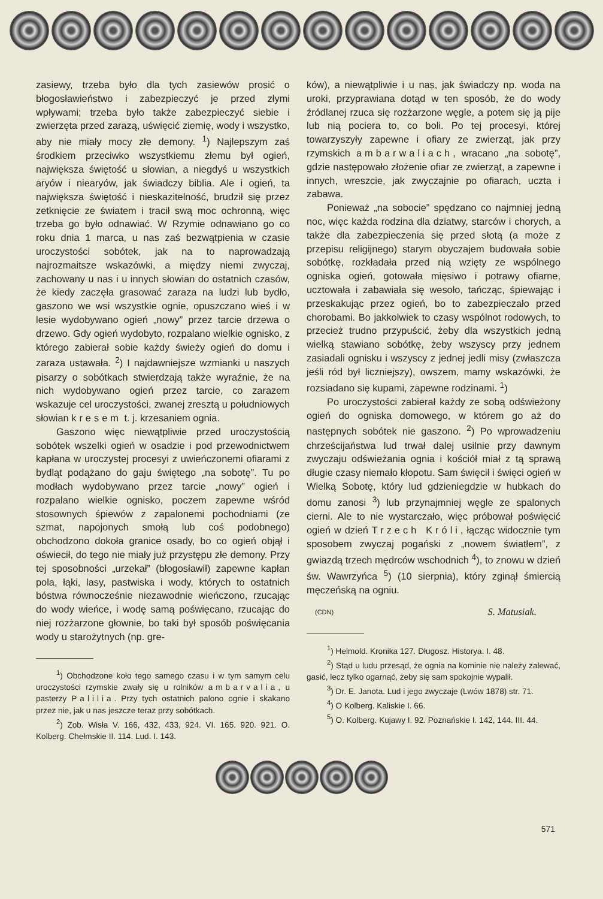zasiewy, trzeba było dla tych zasiewów prosić o błogosławieństwo i zabezpieczyć je przed złymi wpływami; trzeba było także zabezpieczyć siebie i zwierzęta przed zarazą, uświęcić ziemię, wody i wszystko, aby nie miały mocy złe demony. <sup>1</sup>) Najlepszym zaś środkiem przeciwko wszystkiemu złemu był ogień, największa świętość u słowian, a niegdyś u wszystkich aryów i niearyów, jak świadczy biblia. Ale i ogień, ta największa świętość i nieskazitelność, brudził się przez zetknięcie ze światem i tracił swą moc ochronną, więc trzeba go było odnawiać. W Rzymie odnawiano go co roku dnia 1 marca, u nas zaś bezwątpienia w czasie uroczystości sobótek, jak na to naprowadzają najrozmaitsze wskazówki, a między niemi zwyczaj, zachowany u nas i u innych słowian do ostatnich czasów, że kiedy zaczęła grasować zaraza na ludzi lub bydło, gaszono we wsi wszystkie ognie, opuszczano wieś i w lesie wydobywano ogień „nowy” przez tarcie drzewa o drzewo. Gdy ogień wydobyto, rozpalano wielkie ognisko, z którego zabierał sobie każdy świeży ogień do domu i zaraza ustawała. <sup>2</sup>) I najdawniejsze wzmianki u naszych pisarzy o sobótkach stwierdzają także wyraźnie, że na nich wydobywano ogień przez tarcie, co zarazem wskazuje cel uroczystości, zwanej zresztą u południowych słowian kresem t. j. krzesaniem ognia.
Gaszono więc niewątpliwie przed uroczystością sobótek wszelki ogień w osadzie i pod przewodnictwem kapłana w uroczystej procesyi z uwieńczonemi ofiarami z bydląt podążano do gaju świętego „na sobotę”. Tu po modłach wydobywano przez tarcie „nowy” ogień i rozpalano wielkie ognisko, poczem zapewne wśród stosownych śpiewów z zapalonemi pochodniami (ze szmat, napojonych smołą lub coś podobnego) obchodzono dokoła granice osady, bo co ogień objął i oświecił, do tego nie miały już przystępu złe demony. Przy tej sposobności „urzekał” (błogosławił) zapewne kapłan pola, łąki, lasy, pastwiska i wody, których to ostatnich bóstwa równocześnie niezawodnie wieńczono, rzucając do wody wieńce, i wodę samą poświęcano, rzucając do niej rozżarzone głownie, bo taki był sposób poświęcania wody u starożytnych (np. gre-
<sup>1</sup>) Obchodzone koło tego samego czasu i w tym samym celu uroczystości rzymskie zwały się u rolników ambarvalia, u pasterzy Palilia. Przy tych ostatnich palono ognie i skakano przez nie, jak u nas jeszcze teraz przy sobótkach.
<sup>2</sup>) Zob. Wisła V. 166, 432, 433, 924. VI. 165. 920. 921. O. Kolberg. Chełmskie II. 114. Lud. I. 143.
ków), a niewątpliwie i u nas, jak świadczy np. woda na uroki, przyprawiana dotąd w ten sposób, że do wody źródlanej rzuca się rozżarzone węgle, a potem się ją pije lub nią pociera to, co boli. Po tej procesyi, której towarzyszyły zapewne i ofiary ze zwierząt, jak przy rzymskich ambarwaliach, wracano „na sobotę”, gdzie następowało złożenie ofiar ze zwierząt, a zapewne i innych, wreszcie, jak zwyczajnie po ofiarach, uczta i zabawa.
Ponieważ „na sobocie” spędzano co najmniej jedną noc, więc każda rodzina dla dziatwy, starców i chorych, a także dla zabezpieczenia się przed słotą (a może z przepisu religijnego) starym obyczajem budowała sobie sobótkę, rozkładała przed nią wzięty ze wspólnego ogniska ogień, gotowała mięsiwo i potrawy ofiarne, ucztowała i zabawiała się wesoło, tańcząc, śpiewając i przeskakując przez ogień, bo to zabezpieczało przed chorobami. Bo jakkolwiek to czasy wspólnot rodowych, to przecież trudno przypuścić, żeby dla wszystkich jedną wielką stawiano sobótkę, żeby wszyscy przy jednem zasiadali ognisku i wszyscy z jednej jedli misy (zwłaszcza jeśli ród był liczniejszy), owszem, mamy wskazówki, że rozsiadano się kupami, zapewne rodzinami. <sup>1</sup>)
Po uroczystości zabierał każdy ze sobą odświeżony ogień do ogniska domowego, w którem go aż do następnych sobótek nie gaszono. <sup>2</sup>) Po wprowadzeniu chrześcijaństwa lud trwał dalej usilnie przy dawnym zwyczaju odświeżania ognia i kościół miał z tą sprawą długie czasy niemało kłopotu. Sam święcił i święci ogień w Wielką Sobotę, który lud gdzieniegdzie w hubkach do domu zanosi <sup>3</sup>) lub przynajmniej węgle ze spalonych cierni. Ale to nie wystarczało, więc próbował poświęcić ogień w dzień Trzech Króli, łącząc widocznie tym sposobem zwyczaj pogański z „nowem światłem”, z gwiazdą trzech mędrców wschodnich <sup>4</sup>), to znowu w dzień św. Wawrzyńca <sup>5</sup>) (10 sierpnia), który zginął śmiercią męczeńską na ogniu.
(CDN) S. Matusiak.
<sup>1</sup>) Helmold. Kronika 127. Długosz. Historya. I. 48.
<sup>2</sup>) Stąd u ludu przesąd, że ognia na kominie nie należy zalewać, gasić, lecz tylko ogarnąć, żeby się sam spokojnie wypalił.
<sup>3</sup>) Dr. E. Janota. Lud i jego zwyczaje (Lwów 1878) str. 71.
<sup>4</sup>) O Kolberg. Kaliskie I. 66.
<sup>5</sup>) O. Kolberg. Kujawy I. 92. Poznańskie I. 142, 144. III. 44.
571